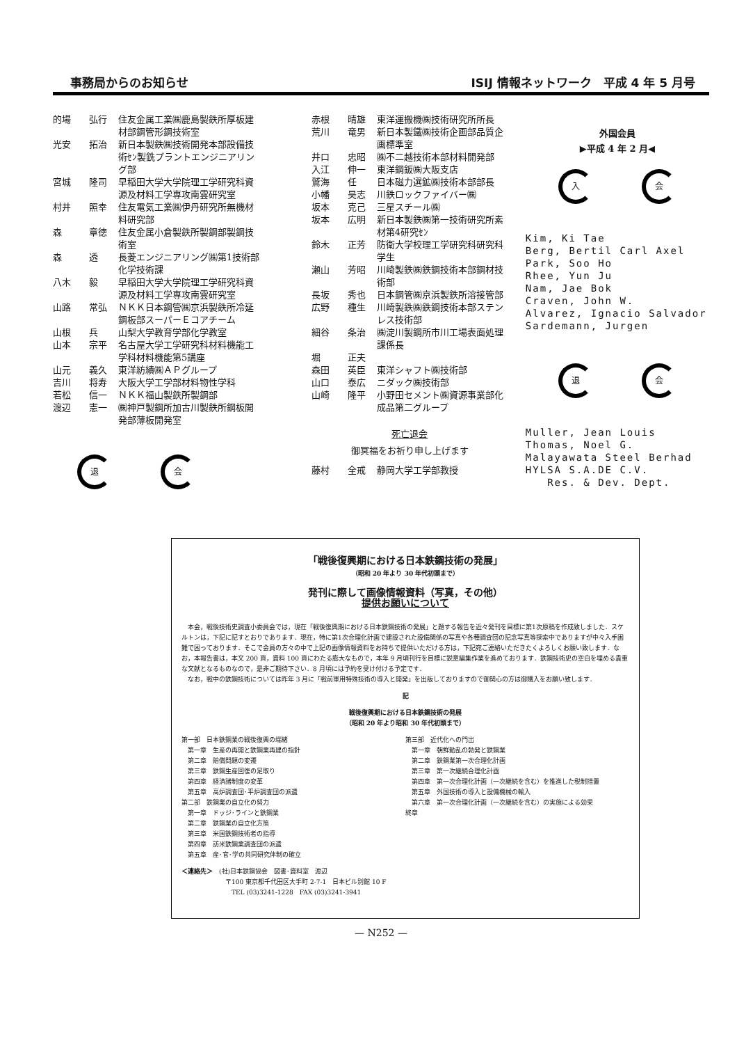事務局からのお知らせ ISIJ 情報ネットワーク　平成 4 年 5 月号
的場 弘行 住友金属工業㈱鹿島製鉄所厚板建材部鋼管形鋼技術室
光安 拓治 新日本製鉄㈱技術開発本部設備技術ｾﾝ製銑プラントエンジニアリング部
宮城 隆司 早稲田大学大学院理工学研究科資源及材料工学専攻南雲研究室
村井 照幸 住友電気工業㈱伊丹研究所無機材料研究部
森 章徳 住友金属小倉製鉄所製鋼部製鋼技術室
森 透 長菱エンジニアリング㈱第1技術部化学技術課
八木 毅 早稲田大学大学院理工学研究科資源及材料工学専攻南雲研究室
山路 常弘 ＮＫＫ日本鋼管㈱京浜製鉄所冷延鋼板部スーパーＥコアチーム
山根 兵 山梨大学教育学部化学教室
山本 宗平 名古屋大学工学研究科材料機能工学科材料機能第5講座
山元 義久 東洋紡績㈱ＡＰグループ
吉川 将寿 大阪大学工学部材料物性学科
若松 信一 ＮＫＫ福山製鉄所製鋼部
渡辺 憲一 ㈱神戸製鋼所加古川製鉄所鋼板開発部薄板開発室
退会
赤根 晴雄 東洋運搬機㈱技術研究所所長
荒川 竜男 新日本製鐵㈱技術企画部品質企画標準室
井口 忠昭 ㈱不二越技術本部材料開発部
入江 伸一 東洋鋼鈑㈱大阪支店
鷲海 任 日本磁力選鉱㈱技術本部部長
小幡 昊志 川鉄ロックファイバー㈱
坂本 克己 三星スチール㈱
坂本 広明 新日本製鉄㈱第一技術研究所素材第4研究ｾﾝ
鈴木 正芳 防衛大学校理工学研究科研究科学生
瀬山 芳昭 川崎製鉄㈱鉄鋼技術本部鋼材技術部
長坂 秀也 日本鋼管㈱京浜製鉄所溶接管部
広野 種生 川崎製鉄㈱鉄鋼技術本部ステンレス技術部
細谷 条治 ㈱淀川製鋼所市川工場表面処理課係長
堀 正夫
森田 英臣 東洋シャフト㈱技術部
山口 泰広 ニダック㈱技術部
山崎 隆平 小野田セメント㈱資源事業部化成品第二グループ
死亡退会
御冥福をお祈り申し上げます
藤村 全戒 静岡大学工学部教授
外国会員
▶平成 4 年 2 月◀
入会
Kim, Ki Tae
Berg, Bertil Carl Axel
Park, Soo Ho
Rhee, Yun Ju
Nam, Jae Bok
Craven, John W.
Alvarez, Ignacio Salvador
Sardemann, Jurgen
退会
Muller, Jean Louis
Thomas, Noel G.
Malayawata Steel Berhad
HYLSA S.A.DE C.V.
Res. & Dev. Dept.
「戦後復興期における日本鉄鋼技術の発展」
（昭和 20 年より 30 年代初頭まで）
発刊に際して画像情報資料（写真，その他）
提供お願いについて
　本会，戦後技術史調査小委員会では，現在「戦後復興期における日本鉄鋼技術の発展」と題する報告を近々発刊を目標に第1次原稿を作成致しました．スケルトンは，下記に記すとおりであります．現在，特に第1次合理化計画で建設された設備関係の写真や各種調査団の記念写真等探索中でありますが中々入手困難で困っております．そこで会員の方々の中で上記の画像情報資料をお持ちで提供いただける方は，下記宛ご連絡いただきたくよろしくお願い致します．なお，本報告書は，本文 200 頁，資料 100 頁にわたる膨大なもので，本年 9 月頃刊行を目標に鋭意編集作業を進めております．鉄鋼技術史の空白を埋める貴重な文献となるものなので，是非ご期待下さい．8 月頃には予約を受け付ける予定です．
　なお，戦中の鉄鋼技術については昨年 3 月に「戦前軍用特殊技術の導入と開発」を出版しておりますので御関心の方は御購入をお願い致します．
記
戦後復興期における日本鉄鋼技術の発展
（昭和 20 年より昭和 30 年代初頭まで）
第一部　日本鉄鋼業の戦後復興の端緒
　第一章　生産の再開と鉄鋼業再建の指針
　第二章　賠償問題の変遷
　第三章　鉄鋼生産回復の足取り
　第四章　経済諸制度の変革
　第五章　高炉調査団･平炉調査団の派遣
第二部　鉄鋼業の自立化の努力
　第一章　ドッジ･ラインと鉄鋼業
　第二章　鉄鋼業の自立化方策
　第三章　米国鉄鋼技術者の指導
　第四章　訪米鉄鋼業調査団の派遣
　第五章　産･官･学の共同研究体制の確立
第三部　近代化への門出
　第一章　朝鮮動乱の勃発と鉄鋼業
　第二章　鉄鋼業第一次合理化計画
　第三章　第一次継続合理化計画
　第四章　第一次合理化計画（一次継続を含む）を推進した税制措置
　第五章　外国技術の導入と設備機械の輸入
　第六章　第一次合理化計画（一次継続を含む）の実施による効果
終章
＜連絡先＞　(社)日本鉄鋼協会　図書･資料室　渡辺
　　　　　　　〒100 東京都千代田区大手町 2-7-1　日本ビル別館 10 F
　　　　　　　　TEL (03)3241-1228　FAX (03)3241-3941
— N252 —